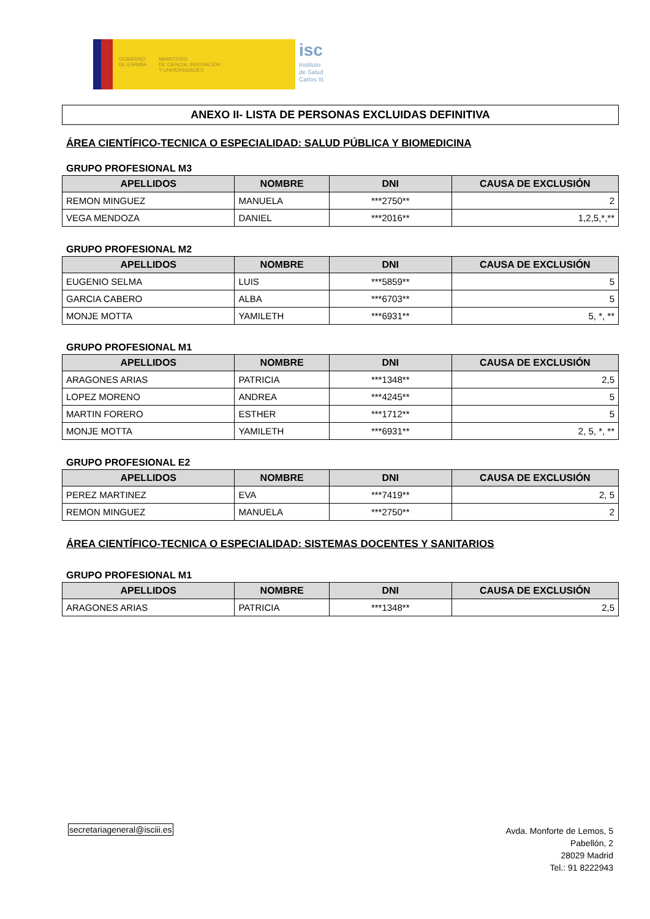GOBIERNO
DE ESPAÑA
MINISTERIO
DE CIENCIA, INNOVACIÓN
Y UNIVERSIDADES
isc
Instituto
de Salud
Carlos III
ANEXO II- LISTA DE PERSONAS EXCLUIDAS DEFINITIVA
ÁREA CIENTÍFICO-TECNICA O ESPECIALIDAD: SALUD PÚBLICA Y BIOMEDICINA
GRUPO PROFESIONAL M3
| APELLIDOS | NOMBRE | DNI | CAUSA DE EXCLUSIÓN |
| --- | --- | --- | --- |
| REMON MINGUEZ | MANUELA | ***2750** | 2 |
| VEGA MENDOZA | DANIEL | ***2016** | 1,2,5,*,** |
GRUPO PROFESIONAL M2
| APELLIDOS | NOMBRE | DNI | CAUSA DE EXCLUSIÓN |
| --- | --- | --- | --- |
| EUGENIO SELMA | LUIS | ***5859** | 5 |
| GARCIA CABERO | ALBA | ***6703** | 5 |
| MONJE MOTTA | YAMILETH | ***6931** | 5, *, ** |
GRUPO PROFESIONAL M1
| APELLIDOS | NOMBRE | DNI | CAUSA DE EXCLUSIÓN |
| --- | --- | --- | --- |
| ARAGONES ARIAS | PATRICIA | ***1348** | 2,5 |
| LOPEZ MORENO | ANDREA | ***4245** | 5 |
| MARTIN FORERO | ESTHER | ***1712** | 5 |
| MONJE MOTTA | YAMILETH | ***6931** | 2, 5, *, ** |
GRUPO PROFESIONAL E2
| APELLIDOS | NOMBRE | DNI | CAUSA DE EXCLUSIÓN |
| --- | --- | --- | --- |
| PEREZ MARTINEZ | EVA | ***7419** | 2, 5 |
| REMON MINGUEZ | MANUELA | ***2750** | 2 |
ÁREA CIENTÍFICO-TECNICA O ESPECIALIDAD: SISTEMAS DOCENTES Y SANITARIOS
GRUPO PROFESIONAL M1
| APELLIDOS | NOMBRE | DNI | CAUSA DE EXCLUSIÓN |
| --- | --- | --- | --- |
| ARAGONES ARIAS | PATRICIA | ***1348** | 2,5 |
secretariageneral@isciii.es
Avda. Monforte de Lemos, 5
Pabellón, 2
28029 Madrid
Tel.: 91 8222943